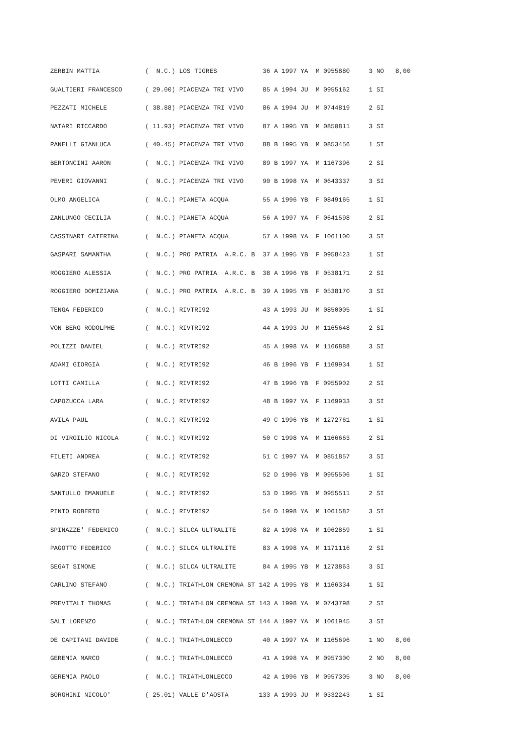ZERBIN MATTIA            (  N.C.) LOS TIGRES            36 A 1997 YA  M 0955880     3 NO   8,00
GUALTIERI FRANCESCO      ( 29.00) PIACENZA TRI VIVO     85 A 1994 JU  M 0955162     1 SI
PEZZATI MICHELE          ( 38.88) PIACENZA TRI VIVO     86 A 1994 JU  M 0744819     2 SI
NATARI RICCARDO          ( 11.93) PIACENZA TRI VIVO     87 A 1995 YB  M 0850811     3 SI
PANELLI GIANLUCA         ( 40.45) PIACENZA TRI VIVO     88 B 1995 YB  M 0853456     1 SI
BERTONCINI AARON         (  N.C.) PIACENZA TRI VIVO     89 B 1997 YA  M 1167396     2 SI
PEVERI GIOVANNI          (  N.C.) PIACENZA TRI VIVO     90 B 1998 YA  M 0643337     3 SI
OLMO ANGELICA            (  N.C.) PIANETA ACQUA         55 A 1996 YB  F 0849165     1 SI
ZANLUNGO CECILIA         (  N.C.) PIANETA ACQUA         56 A 1997 YA  F 0641598     2 SI
CASSINARI CATERINA       (  N.C.) PIANETA ACQUA         57 A 1998 YA  F 1061100     3 SI
GASPARI SAMANTHA         (  N.C.) PRO PATRIA  A.R.C. B  37 A 1995 YB  F 0958423     1 SI
ROGGIERO ALESSIA         (  N.C.) PRO PATRIA  A.R.C. B  38 A 1996 YB  F 0538171     2 SI
ROGGIERO DOMIZIANA       (  N.C.) PRO PATRIA  A.R.C. B  39 A 1995 YB  F 0538170     3 SI
TENGA FEDERICO           (  N.C.) RIVTRI92              43 A 1993 JU  M 0850005     1 SI
VON BERG RODOLPHE        (  N.C.) RIVTRI92              44 A 1993 JU  M 1165648     2 SI
POLIZZI DANIEL           (  N.C.) RIVTRI92              45 A 1998 YA  M 1166888     3 SI
ADAMI GIORGIA            (  N.C.) RIVTRI92              46 B 1996 YB  F 1169934     1 SI
LOTTI CAMILLA            (  N.C.) RIVTRI92              47 B 1996 YB  F 0955902     2 SI
CAPOZUCCA LARA           (  N.C.) RIVTRI92              48 B 1997 YA  F 1169933     3 SI
AVILA PAUL               (  N.C.) RIVTRI92              49 C 1996 YB  M 1272761     1 SI
DI VIRGILIO NICOLA       (  N.C.) RIVTRI92              50 C 1998 YA  M 1166663     2 SI
FILETI ANDREA            (  N.C.) RIVTRI92              51 C 1997 YA  M 0851857     3 SI
GARZO STEFANO            (  N.C.) RIVTRI92              52 D 1996 YB  M 0955506     1 SI
SANTULLO EMANUELE        (  N.C.) RIVTRI92              53 D 1995 YB  M 0955511     2 SI
PINTO ROBERTO            (  N.C.) RIVTRI92              54 D 1998 YA  M 1061582     3 SI
SPINAZZE' FEDERICO       (  N.C.) SILCA ULTRALITE       82 A 1998 YA  M 1062859     1 SI
PAGOTTO FEDERICO         (  N.C.) SILCA ULTRALITE       83 A 1998 YA  M 1171116     2 SI
SEGAT SIMONE             (  N.C.) SILCA ULTRALITE       84 A 1995 YB  M 1273863     3 SI
CARLINO STEFANO          (  N.C.) TRIATHLON CREMONA ST 142 A 1995 YB  M 1166334     1 SI
PREVITALI THOMAS         (  N.C.) TRIATHLON CREMONA ST 143 A 1998 YA  M 0743798     2 SI
SALI LORENZO             (  N.C.) TRIATHLON CREMONA ST 144 A 1997 YA  M 1061945     3 SI
DE CAPITANI DAVIDE       (  N.C.) TRIATHLONLECCO        40 A 1997 YA  M 1165696     1 NO   8,00
GEREMIA MARCO            (  N.C.) TRIATHLONLECCO        41 A 1998 YA  M 0957300     2 NO   8,00
GEREMIA PAOLO            (  N.C.) TRIATHLONLECCO        42 A 1996 YB  M 0957305     3 NO   8,00
BORGHINI NICOLO'         ( 25.01) VALLE D'AOSTA        133 A 1993 JU  M 0332243     1 SI